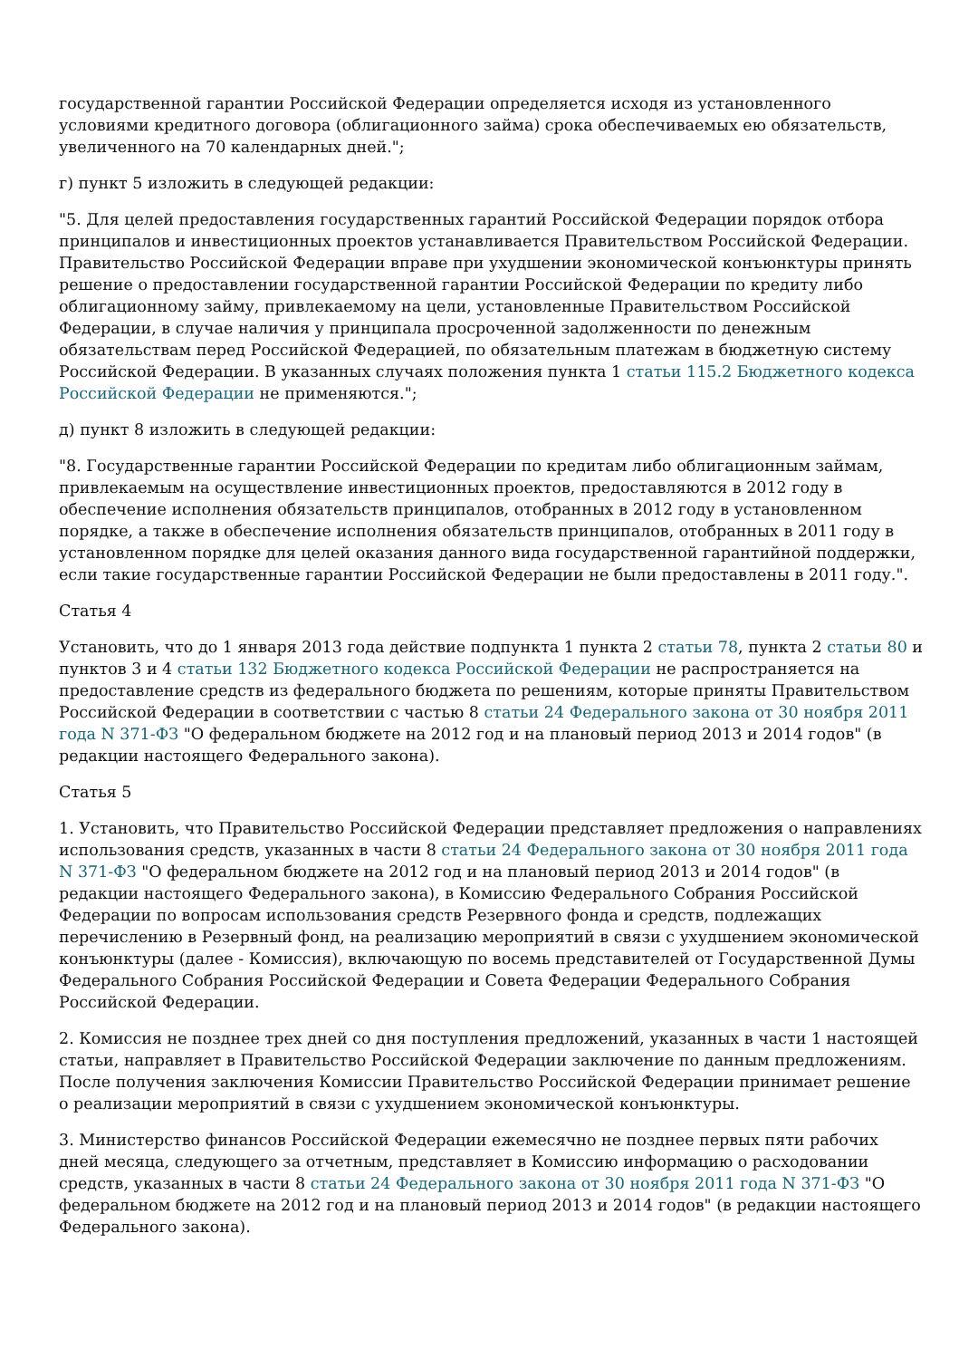государственной гарантии Российской Федерации определяется исходя из установленного условиями кредитного договора (облигационного займа) срока обеспечиваемых ею обязательств, увеличенного на 70 календарных дней.";
г) пункт 5 изложить в следующей редакции:
"5. Для целей предоставления государственных гарантий Российской Федерации порядок отбора принципалов и инвестиционных проектов устанавливается Правительством Российской Федерации. Правительство Российской Федерации вправе при ухудшении экономической конъюнктуры принять решение о предоставлении государственной гарантии Российской Федерации по кредиту либо облигационному займу, привлекаемому на цели, установленные Правительством Российской Федерации, в случае наличия у принципала просроченной задолженности по денежным обязательствам перед Российской Федерацией, по обязательным платежам в бюджетную систему Российской Федерации. В указанных случаях положения пункта 1 статьи 115.2 Бюджетного кодекса Российской Федерации не применяются.";
д) пункт 8 изложить в следующей редакции:
"8. Государственные гарантии Российской Федерации по кредитам либо облигационным займам, привлекаемым на осуществление инвестиционных проектов, предоставляются в 2012 году в обеспечение исполнения обязательств принципалов, отобранных в 2012 году в установленном порядке, а также в обеспечение исполнения обязательств принципалов, отобранных в 2011 году в установленном порядке для целей оказания данного вида государственной гарантийной поддержки, если такие государственные гарантии Российской Федерации не были предоставлены в 2011 году.".
Статья 4
Установить, что до 1 января 2013 года действие подпункта 1 пункта 2 статьи 78, пункта 2 статьи 80 и пунктов 3 и 4 статьи 132 Бюджетного кодекса Российской Федерации не распространяется на предоставление средств из федерального бюджета по решениям, которые приняты Правительством Российской Федерации в соответствии с частью 8 статьи 24 Федерального закона от 30 ноября 2011 года N 371-ФЗ "О федеральном бюджете на 2012 год и на плановый период 2013 и 2014 годов" (в редакции настоящего Федерального закона).
Статья 5
1. Установить, что Правительство Российской Федерации представляет предложения о направлениях использования средств, указанных в части 8 статьи 24 Федерального закона от 30 ноября 2011 года N 371-ФЗ "О федеральном бюджете на 2012 год и на плановый период 2013 и 2014 годов" (в редакции настоящего Федерального закона), в Комиссию Федерального Собрания Российской Федерации по вопросам использования средств Резервного фонда и средств, подлежащих перечислению в Резервный фонд, на реализацию мероприятий в связи с ухудшением экономической конъюнктуры (далее - Комиссия), включающую по восемь представителей от Государственной Думы Федерального Собрания Российской Федерации и Совета Федерации Федерального Собрания Российской Федерации.
2. Комиссия не позднее трех дней со дня поступления предложений, указанных в части 1 настоящей статьи, направляет в Правительство Российской Федерации заключение по данным предложениям. После получения заключения Комиссии Правительство Российской Федерации принимает решение о реализации мероприятий в связи с ухудшением экономической конъюнктуры.
3. Министерство финансов Российской Федерации ежемесячно не позднее первых пяти рабочих дней месяца, следующего за отчетным, представляет в Комиссию информацию о расходовании средств, указанных в части 8 статьи 24 Федерального закона от 30 ноября 2011 года N 371-ФЗ "О федеральном бюджете на 2012 год и на плановый период 2013 и 2014 годов" (в редакции настоящего Федерального закона).